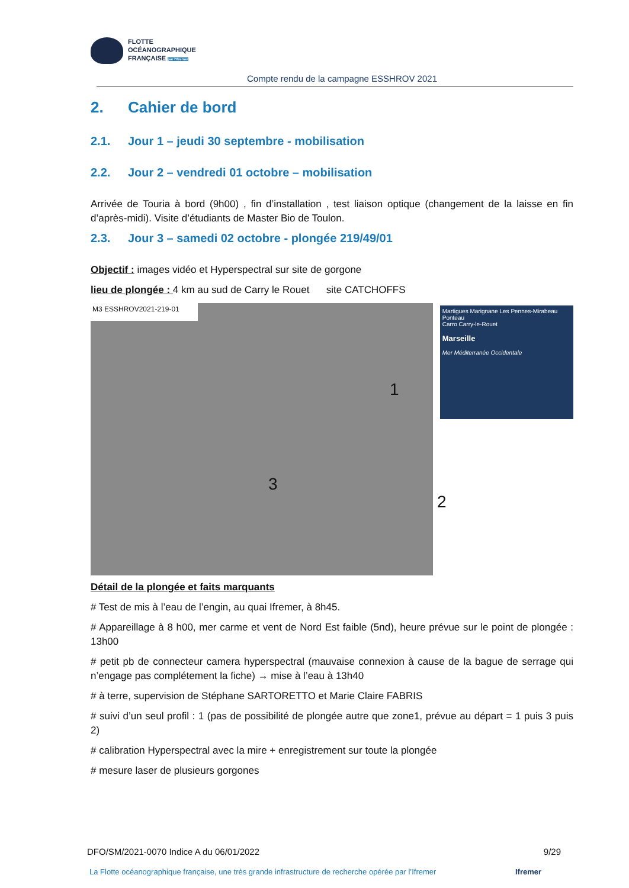FLOTTE
OCÉANOGRAPHIQUE
FRANÇAISE par l'Ifremer
Compte rendu de la campagne ESSHROV 2021
2. Cahier de bord
2.1. Jour 1 – jeudi 30 septembre - mobilisation
2.2. Jour 2 – vendredi 01 octobre – mobilisation
Arrivée de Touria à bord (9h00) , fin d’installation , test liaison optique (changement de la laisse en fin d’après-midi). Visite d’étudiants de Master Bio de Toulon.
2.3. Jour 3 – samedi 02 octobre - plongée 219/49/01
Objectif : images vidéo et Hyperspectral sur site de gorgone
lieu de plongée : 4 km au sud de Carry le Rouet site CATCHOFFS
M3 ESSHROV2021-219-01
1
3
2
Martigues Marignane Les Pennes-Mirabeau
Ponteau
Carro Carry-le-Rouet
Marseille
Mer Méditerranée Occidentale
Détail de la plongée et faits marquants
# Test de mis à l’eau de l’engin, au quai Ifremer, à 8h45.
# Appareillage à 8 h00, mer carme et vent de Nord Est faible (5nd), heure prévue sur le point de plongée : 13h00
# petit pb de connecteur camera hyperspectral (mauvaise connexion à cause de la bague de serrage qui n’engage pas complétement la fiche) → mise à l’eau à 13h40
# à terre, supervision de Stéphane SARTORETTO et Marie Claire FABRIS
# suivi d’un seul profil : 1 (pas de possibilité de plongée autre que zone1, prévue au départ = 1 puis 3 puis 2)
# calibration Hyperspectral avec la mire + enregistrement sur toute la plongée
# mesure laser de plusieurs gorgones
DFO/SM/2021-0070 Indice A du 06/01/2022 9/29
La Flotte océanographique française, une très grande infrastructure de recherche opérée par l’Ifremer Ifremer